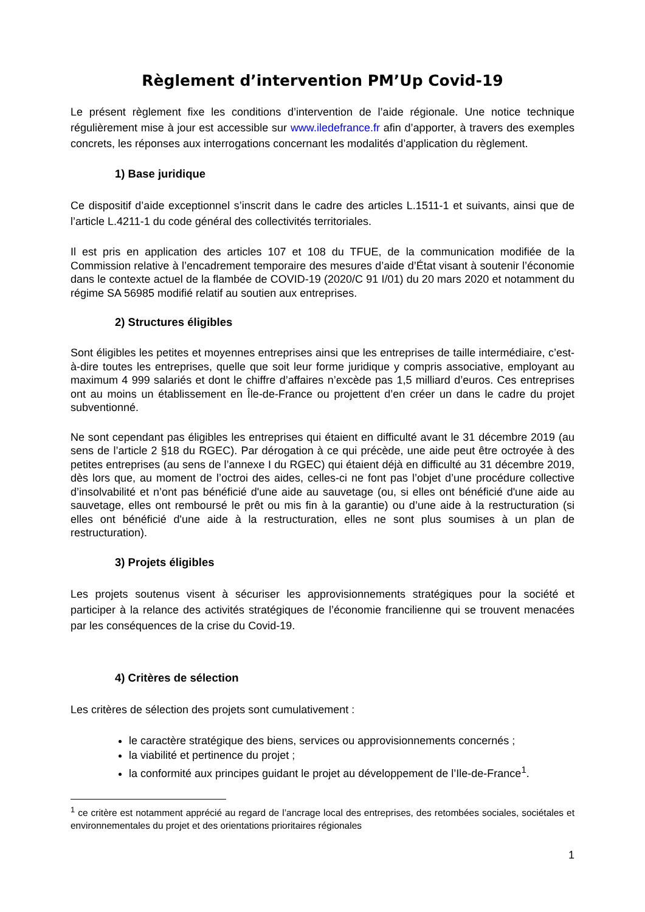Règlement d’intervention PM’Up Covid-19
Le présent règlement fixe les conditions d’intervention de l’aide régionale. Une notice technique régulièrement mise à jour est accessible sur www.iledefrance.fr afin d’apporter, à travers des exemples concrets, les réponses aux interrogations concernant les modalités d’application du règlement.
1) Base juridique
Ce dispositif d’aide exceptionnel s’inscrit dans le cadre des articles L.1511-1 et suivants, ainsi que de l’article L.4211-1 du code général des collectivités territoriales.
Il est pris en application des articles 107 et 108 du TFUE, de la communication modifiée de la Commission relative à l’encadrement temporaire des mesures d’aide d’État visant à soutenir l’économie dans le contexte actuel de la flambée de COVID-19 (2020/C 91 I/01) du 20 mars 2020 et notamment du régime SA 56985 modifié relatif au soutien aux entreprises.
2) Structures éligibles
Sont éligibles les petites et moyennes entreprises ainsi que les entreprises de taille intermédiaire, c’est-à-dire toutes les entreprises, quelle que soit leur forme juridique y compris associative, employant au maximum 4 999 salariés et dont le chiffre d’affaires n’excède pas 1,5 milliard d’euros. Ces entreprises ont au moins un établissement en Île-de-France ou projettent d’en créer un dans le cadre du projet subventionné.
Ne sont cependant pas éligibles les entreprises qui étaient en difficulté avant le 31 décembre 2019 (au sens de l’article 2 §18 du RGEC). Par dérogation à ce qui précède, une aide peut être octroyée à des petites entreprises (au sens de l’annexe I du RGEC) qui étaient déjà en difficulté au 31 décembre 2019, dès lors que, au moment de l’octroi des aides, celles-ci ne font pas l’objet d’une procédure collective d’insolvabilité et n’ont pas bénéficié d'une aide au sauvetage (ou, si elles ont bénéficié d'une aide au sauvetage, elles ont remboursé le prêt ou mis fin à la garantie) ou d’une aide à la restructuration (si elles ont bénéficié d'une aide à la restructuration, elles ne sont plus soumises à un plan de restructuration).
3) Projets éligibles
Les projets soutenus visent à sécuriser les approvisionnements stratégiques pour la société et participer à la relance des activités stratégiques de l’économie francilienne qui se trouvent menacées par les conséquences de la crise du Covid-19.
4) Critères de sélection
Les critères de sélection des projets sont cumulativement :
le caractère stratégique des biens, services ou approvisionnements concernés ;
la viabilité et pertinence du projet ;
la conformité aux principes guidant le projet au développement de l’Ile-de-France<sup>1</sup>.
<sup>1</sup> ce critère est notamment apprécié au regard de l’ancrage local des entreprises, des retombées sociales, sociétales et environnementales du projet et des orientations prioritaires régionales
1